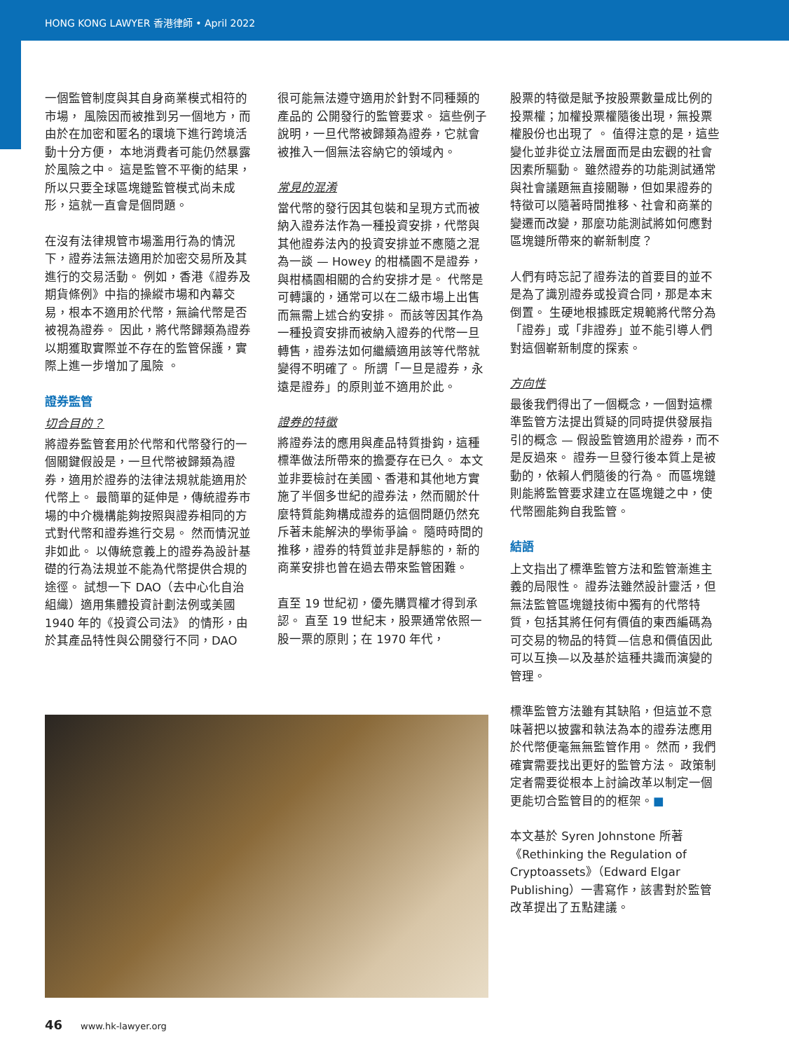HONG KONG LAWYER 香港律師 • April 2022
一個監管制度與其自身商業模式相符的市場， 風險因而被推到另一個地方，而由於在加密和匿名的環境下進行跨境活動十分方便， 本地消費者可能仍然暴露於風險之中。 這是監管不平衡的結果，所以只要全球區塊鏈監管模式尚未成形，這就一直會是個問題。
在沒有法律規管市場濫用行為的情況下，證券法無法適用於加密交易所及其進行的交易活動。 例如，香港《證券及期貨條例》中指的操縱市場和內幕交易，根本不適用於代幣，無論代幣是否被視為證券。 因此，將代幣歸類為證券以期獲取實際並不存在的監管保護，實際上進一步增加了風險 。
證券監管
切合目的？
將證券監管套用於代幣和代幣發行的一個關鍵假設是，一旦代幣被歸類為證券，適用於證券的法律法規就能適用於代幣上。 最簡單的延伸是，傳統證券市場的中介機構能夠按照與證券相同的方式對代幣和證券進行交易。 然而情況並非如此。 以傳統意義上的證券為設計基礎的行為法規並不能為代幣提供合規的途徑。 試想一下 DAO（去中心化自治組織）適用集體投資計劃法例或美國 1940 年的《投資公司法》 的情形，由於其產品特性與公開發行不同，DAO
很可能無法遵守適用於針對不同種類的產品的 公開發行的監管要求。 這些例子說明，一旦代幣被歸類為證券，它就會被推入一個無法容納它的領域內。
常見的混淆
當代幣的發行因其包裝和呈現方式而被納入證券法作為一種投資安排，代幣與其他證券法內的投資安排並不應隨之混為一談 — Howey 的柑橘園不是證券，與柑橘園相關的合約安排才是。 代幣是可轉讓的，通常可以在二級市場上出售而無需上述合約安排。 而該等因其作為一種投資安排而被納入證券的代幣一旦轉售，證券法如何繼續適用該等代幣就變得不明確了。 所謂「一旦是證券，永遠是證券」的原則並不適用於此。
證券的特徵
將證券法的應用與產品特質掛鈎，這種標準做法所帶來的擔憂存在已久。 本文並非要檢討在美國、香港和其他地方實施了半個多世紀的證券法，然而關於什麼特質能夠構成證券的這個問題仍然充斥著未能解決的學術爭論。 隨時時間的推移，證券的特質並非是靜態的，新的商業安排也曾在過去帶來監管困難。
直至 19 世紀初，優先購買權才得到承認。 直至 19 世紀末，股票通常依照一股一票的原則；在 1970 年代，
股票的特徵是賦予按股票數量成比例的投票權；加權投票權隨後出現，無投票權股份也出現了 。 值得注意的是，這些變化並非從立法層面而是由宏觀的社會因素所驅動。 雖然證券的功能測試通常與社會議題無直接關聯，但如果證券的特徵可以隨著時間推移、社會和商業的變遷而改變，那麼功能測試將如何應對區塊鏈所帶來的嶄新制度？
人們有時忘記了證券法的首要目的並不是為了識別證券或投資合同，那是本末倒置。 生硬地根據既定規範將代幣分為「證券」或「非證券」並不能引導人們對這個嶄新制度的探索。
方向性
最後我們得出了一個概念，一個對這標準監管方法提出質疑的同時提供發展指引的概念 — 假設監管適用於證券，而不是反過來。 證券一旦發行後本質上是被動的，依賴人們隨後的行為。 而區塊鏈則能將監管要求建立在區塊鏈之中，使代幣圈能夠自我監管。
結語
上文指出了標準監管方法和監管漸進主義的局限性。 證券法雖然設計靈活，但無法監管區塊鏈技術中獨有的代幣特質，包括其將任何有價值的東西編碼為可交易的物品的特質—信息和價值因此可以互換—以及基於這種共識而演變的管理。
標準監管方法雖有其缺陷，但這並不意味著把以披露和執法為本的證券法應用於代幣便毫無無監管作用。 然而，我們確實需要找出更好的監管方法。 政策制定者需要從根本上討論改革以制定一個更能切合監管目的的框架。■
本文基於 Syren Johnstone 所著《Rethinking the Regulation of Cryptoassets》（Edward Elgar Publishing）一書寫作，該書對於監管改革提出了五點建議。
46 www.hk-lawyer.org